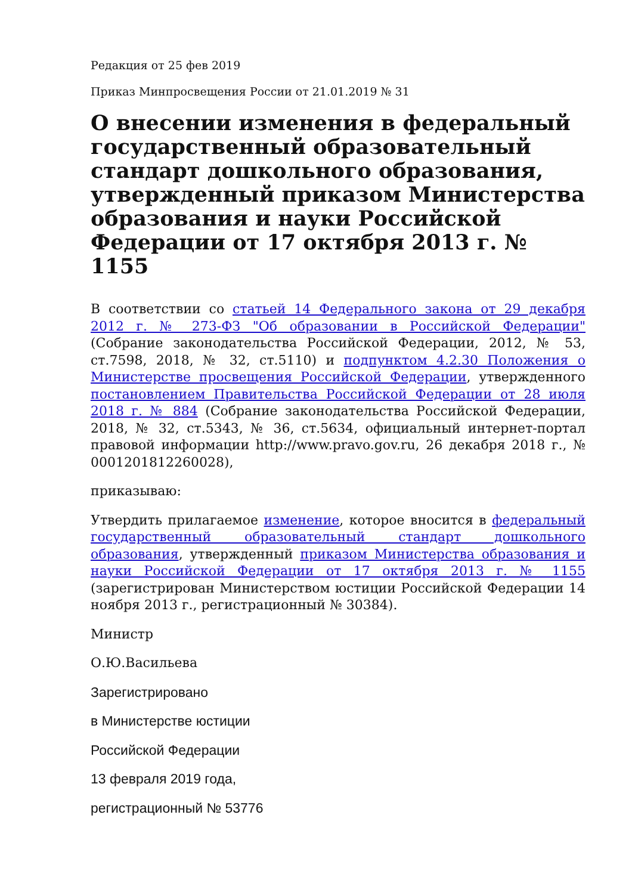Редакция от 25 фев 2019
Приказ Минпросвещения России от 21.01.2019 № 31
О внесении изменения в федеральный государственный образовательный стандарт дошкольного образования, утвержденный приказом Министерства образования и науки Российской Федерации от 17 октября 2013 г. № 1155
В соответствии со статьей 14 Федерального закона от 29 декабря 2012 г. № 273-ФЗ "Об образовании в Российской Федерации" (Собрание законодательства Российской Федерации, 2012, № 53, ст.7598, 2018, № 32, ст.5110) и подпунктом 4.2.30 Положения о Министерстве просвещения Российской Федерации, утвержденного постановлением Правительства Российской Федерации от 28 июля 2018 г. № 884 (Собрание законодательства Российской Федерации, 2018, № 32, ст.5343, № 36, ст.5634, официальный интернет-портал правовой информации http://www.pravo.gov.ru, 26 декабря 2018 г., № 0001201812260028),
приказываю:
Утвердить прилагаемое изменение, которое вносится в федеральный государственный образовательный стандарт дошкольного образования, утвержденный приказом Министерства образования и науки Российской Федерации от 17 октября 2013 г. № 1155 (зарегистрирован Министерством юстиции Российской Федерации 14 ноября 2013 г., регистрационный № 30384).
Министр
О.Ю.Васильева
Зарегистрировано
в Министерстве юстиции
Российской Федерации
13 февраля 2019 года,
регистрационный № 53776